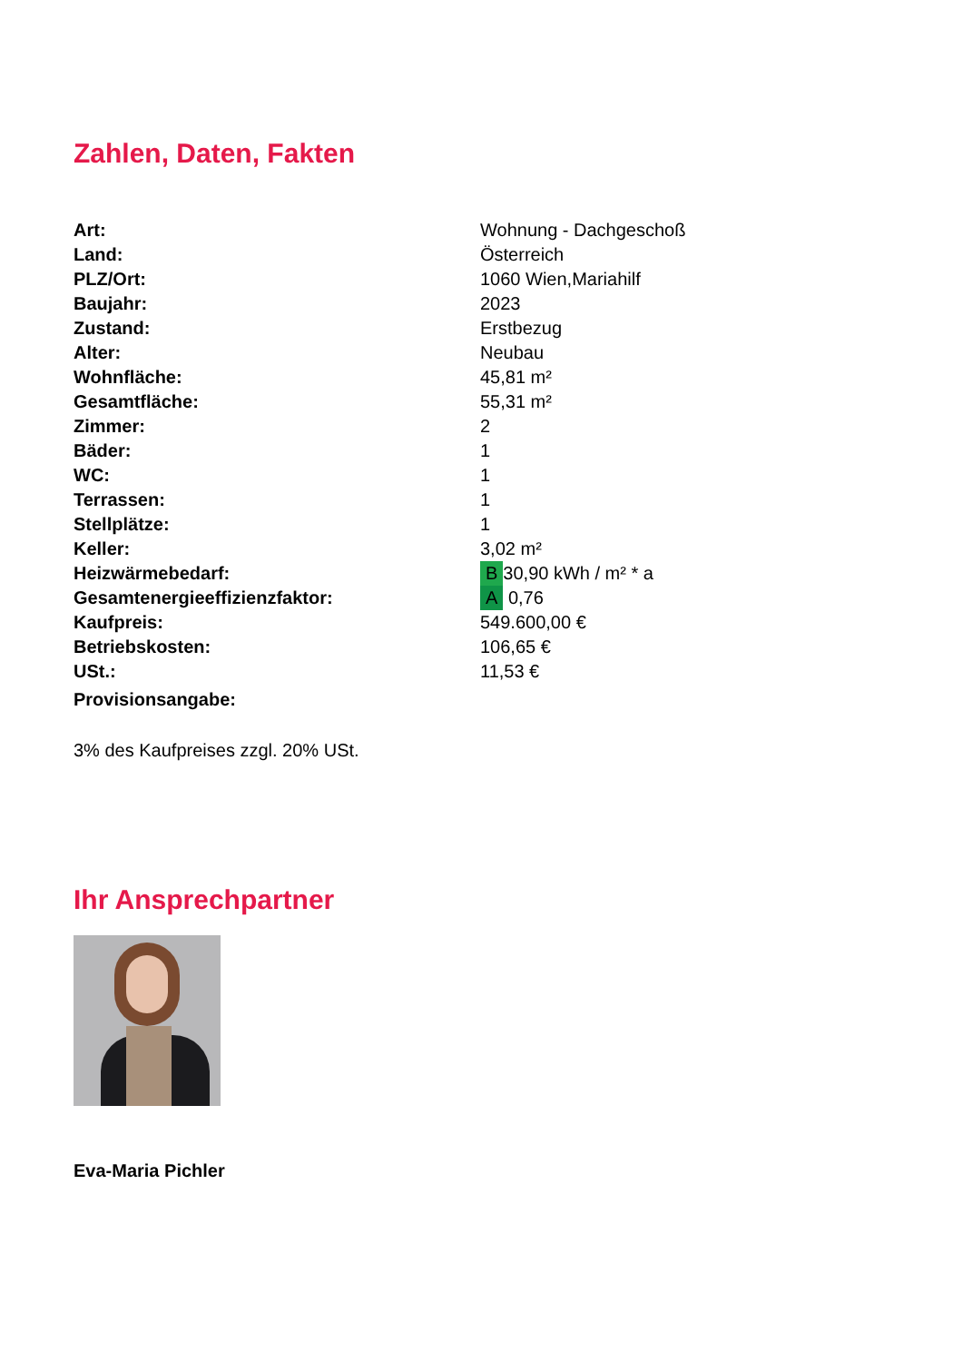Zahlen, Daten, Fakten
| Art: | Wohnung - Dachgeschoß |
| Land: | Österreich |
| PLZ/Ort: | 1060 Wien,Mariahilf |
| Baujahr: | 2023 |
| Zustand: | Erstbezug |
| Alter: | Neubau |
| Wohnfläche: | 45,81 m² |
| Gesamtfläche: | 55,31 m² |
| Zimmer: | 2 |
| Bäder: | 1 |
| WC: | 1 |
| Terrassen: | 1 |
| Stellplätze: | 1 |
| Keller: | 3,02 m² |
| Heizwärmebedarf: | B 30,90 kWh / m² * a |
| Gesamtenergieeffizienzfaktor: | A 0,76 |
| Kaufpreis: | 549.600,00 € |
| Betriebskosten: | 106,65 € |
| USt.: | 11,53 € |
| Provisionsangabe: | |
3% des Kaufpreises zzgl. 20% USt.
Ihr Ansprechpartner
Eva-Maria Pichler